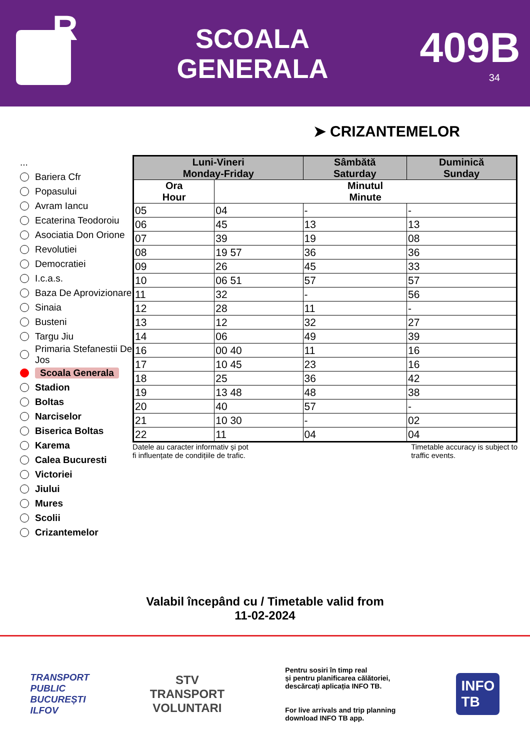R
SCOALA
GENERALA
409B
34
➤ CRIZANTEMELOR
...
Bariera Cfr
Popasului
Avram Iancu
Ecaterina Teodoroiu
Asociatia Don Orione
Revolutiei
Democratiei
I.c.a.s.
Baza De Aprovizionare
Sinaia
Busteni
Targu Jiu
Primaria Stefanestii De Jos
Scoala Generala
Stadion
Boltas
Narciselor
Biserica Boltas
Karema
Calea Bucuresti
Victoriei
Jiului
Mures
Scolii
Crizantemelor
| Luni-Vineri Monday-Friday | | Sâmbătă Saturday | Duminică Sunday |
| --- | --- | --- | --- |
| Ora Hour | Minutul Minute | | |
| 05 | 04 | - | - |
| 06 | 45 | 13 | 13 |
| 07 | 39 | 19 | 08 |
| 08 | 19 57 | 36 | 36 |
| 09 | 26 | 45 | 33 |
| 10 | 06 51 | 57 | 57 |
| 11 | 32 | - | 56 |
| 12 | 28 | 11 | - |
| 13 | 12 | 32 | 27 |
| 14 | 06 | 49 | 39 |
| 16 | 00 40 | 11 | 16 |
| 17 | 10 45 | 23 | 16 |
| 18 | 25 | 36 | 42 |
| 19 | 13 48 | 48 | 38 |
| 20 | 40 | 57 | - |
| 21 | 10 30 | - | 02 |
| 22 | 11 | 04 | 04 |
Datele au caracter informativ și pot
fi influențate de condițiile de trafic.
Timetable accuracy is subject to
traffic events.
Valabil începând cu / Timetable valid from
11-02-2024
TRANSPORT
PUBLIC
BUCUREȘTI
ILFOV
STV
TRANSPORT
VOLUNTARI
Pentru sosiri în timp real
și pentru planificarea călătoriei,
descărcați aplicația INFO TB.
For live arrivals and trip planning
download INFO TB app.
INFO
TB